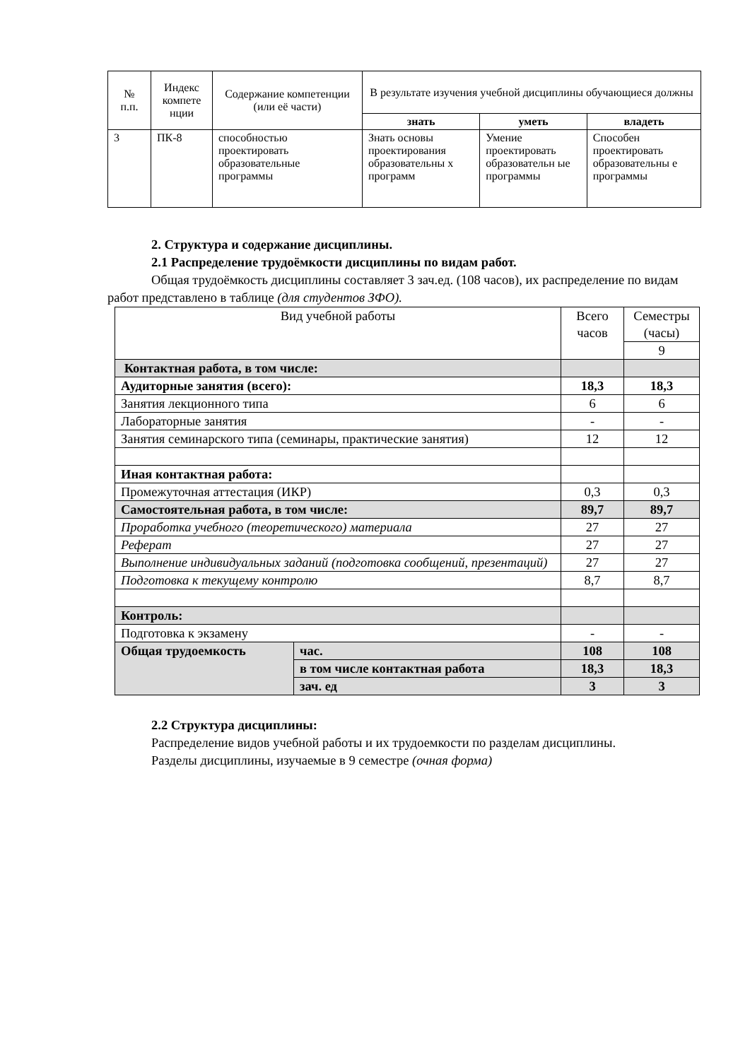| № п.п. | Индекс компете нции | Содержание компетенции (или её части) | В результате изучения учебной дисциплины обучающиеся должны | | |
| --- | --- | --- | --- | --- | --- |
| | | | знать | уметь | владеть |
| 3 | ПК-8 | способностью проектировать образовательные программы | Знать основы проектирования образовательны х программ | Умение проектировать образовательн ые программы | Способен проектировать образовательны е программы |
2. Структура и содержание дисциплины.
2.1 Распределение трудоёмкости дисциплины по видам работ.
Общая трудоёмкость дисциплины составляет 3 зач.ед. (108 часов), их распределение по видам работ представлено в таблице (для студентов ЗФО).
| Вид учебной работы | | Всего часов | Семестры (часы) |
| | | | 9 |
| Контактная работа, в том числе: | | | |
| Аудиторные занятия (всего): | | 18,3 | 18,3 |
| Занятия лекционного типа | | 6 | 6 |
| Лабораторные занятия | | - | - |
| Занятия семинарского типа (семинары, практические занятия) | | 12 | 12 |
| Иная контактная работа: | | | |
| Промежуточная аттестация (ИКР) | | 0,3 | 0,3 |
| Самостоятельная работа, в том числе: | | 89,7 | 89,7 |
| Проработка учебного (теоретического) материала | | 27 | 27 |
| Реферат | | 27 | 27 |
| Выполнение индивидуальных заданий (подготовка сообщений, презентаций) | | 27 | 27 |
| Подготовка к текущему контролю | | 8,7 | 8,7 |
| Контроль: | | | |
| Подготовка к экзамену | | - | - |
| Общая трудоемкость | час. | 108 | 108 |
| | в том числе контактная работа | 18,3 | 18,3 |
| | зач. ед | 3 | 3 |
2.2 Структура дисциплины:
Распределение видов учебной работы и их трудоемкости по разделам дисциплины.
Разделы дисциплины, изучаемые в 9 семестре (очная форма)